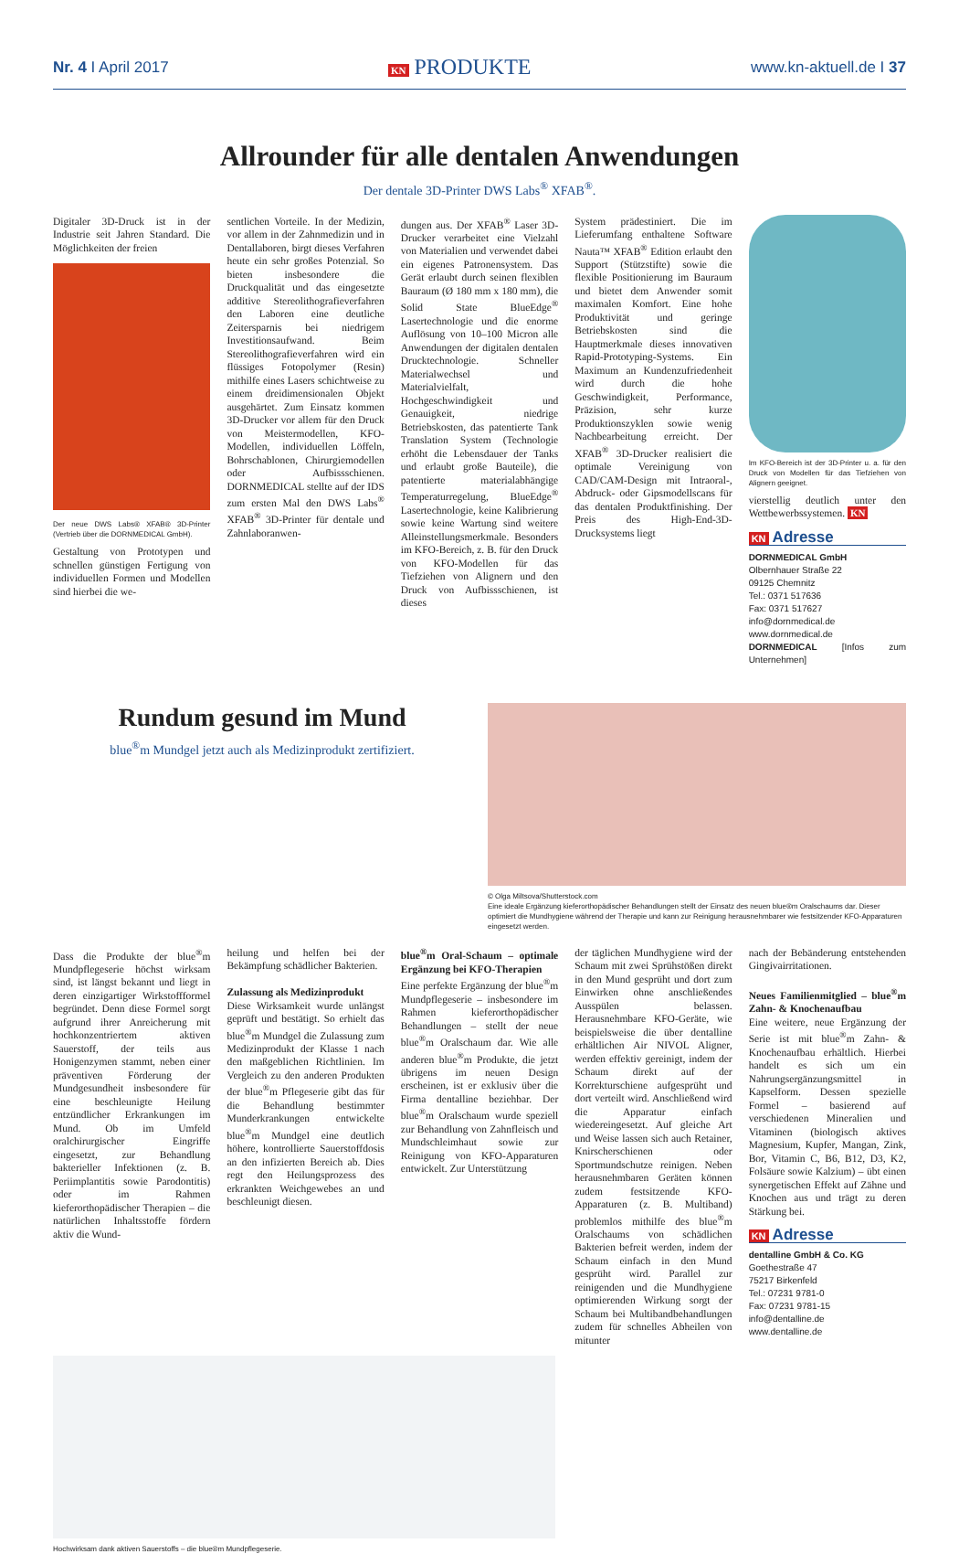Nr. 4 I April 2017
KN PRODUKTE
www.kn-aktuell.de I 37
Allrounder für alle dentalen Anwendungen
Der dentale 3D-Printer DWS Labs<sup>®</sup> XFAB<sup>®</sup>.
Digitaler 3D-Druck ist in der Industrie seit Jahren Standard. Die Möglichkeiten der freien
Der neue DWS Labs® XFAB® 3D-Printer (Vertrieb über die DORNMEDICAL GmbH).
Gestaltung von Prototypen und schnellen günstigen Fertigung von individuellen Formen und Modellen sind hierbei die we-
sentlichen Vorteile. In der Medizin, vor allem in der Zahnmedizin und in Dentallaboren, birgt dieses Verfahren heute ein sehr großes Potenzial. So bieten insbesondere die Druckqualität und das eingesetzte additive Stereolithografieverfahren den Laboren eine deutliche Zeitersparnis bei niedrigem Investitionsaufwand. Beim Stereolithografieverfahren wird ein flüssiges Fotopolymer (Resin) mithilfe eines Lasers schichtweise zu einem dreidimensionalen Objekt ausgehärtet. Zum Einsatz kommen 3D-Drucker vor allem für den Druck von Meistermodellen, KFO-Modellen, individuellen Löffeln, Bohrschablonen, Chirurgiemodellen oder Aufbissschienen. DORNMEDICAL stellte auf der IDS zum ersten Mal den DWS Labs<sup>®</sup> XFAB<sup>®</sup> 3D-Printer für dentale und Zahnlaboranwen-
dungen aus. Der XFAB<sup>®</sup> Laser 3D-Drucker verarbeitet eine Vielzahl von Materialien und verwendet dabei ein eigenes Patronensystem. Das Gerät erlaubt durch seinen flexiblen Bauraum (Ø 180 mm x 180 mm), die Solid State BlueEdge<sup>®</sup> Lasertechnologie und die enorme Auflösung von 10–100 Micron alle Anwendungen der digitalen dentalen Drucktechnologie. Schneller Materialwechsel und Materialvielfalt, Hochgeschwindigkeit und Genauigkeit, niedrige Betriebskosten, das patentierte Tank Translation System (Technologie erhöht die Lebensdauer der Tanks und erlaubt große Bauteile), die patentierte materialabhängige Temperaturregelung, BlueEdge<sup>®</sup> Lasertechnologie, keine Kalibrierung sowie keine Wartung sind weitere Alleinstellungsmerkmale. Besonders im KFO-Bereich, z. B. für den Druck von KFO-Modellen für das Tiefziehen von Alignern und den Druck von Aufbissschienen, ist dieses
System prädestiniert. Die im Lieferumfang enthaltene Software Nauta™ XFAB<sup>®</sup> Edition erlaubt den Support (Stützstifte) sowie die flexible Positionierung im Bauraum und bietet dem Anwender somit maximalen Komfort. Eine hohe Produktivität und geringe Betriebskosten sind die Hauptmerkmale dieses innovativen Rapid-Prototyping-Systems. Ein Maximum an Kundenzufriedenheit wird durch die hohe Geschwindigkeit, Performance, Präzision, sehr kurze Produktionszyklen sowie wenig Nachbearbeitung erreicht. Der XFAB<sup>®</sup> 3D-Drucker realisiert die optimale Vereinigung von CAD/CAM-Design mit Intraoral-, Abdruck- oder Gipsmodellscans für das dentalen Produktfinishing. Der Preis des High-End-3D-Drucksystems liegt
Im KFO-Bereich ist der 3D-Printer u. a. für den Druck von Modellen für das Tiefziehen von Alignern geeignet.
vierstellig deutlich unter den Wettbewerbssystemen. KN
KN Adresse
DORNMEDICAL GmbH
Olbernhauer Straße 22
09125 Chemnitz
Tel.: 0371 517636
Fax: 0371 517627
info@dornmedical.de
www.dornmedical.de
DORNMEDICAL [Infos zum Unternehmen]
Rundum gesund im Mund
blue<sup>®</sup>m Mundgel jetzt auch als Medizinprodukt zertifiziert.
© Olga Miltsova/Shutterstock.com
Eine ideale Ergänzung kieferorthopädischer Behandlungen stellt der Einsatz des neuen blue®m Oralschaums dar. Dieser optimiert die Mundhygiene während der Therapie und kann zur Reinigung herausnehmbarer wie festsitzender KFO-Apparaturen eingesetzt werden.
Dass die Produkte der blue<sup>®</sup>m Mundpflegeserie höchst wirksam sind, ist längst bekannt und liegt in deren einzigartiger Wirkstoffformel begründet. Denn diese Formel sorgt aufgrund ihrer Anreicherung mit hochkonzentriertem aktiven Sauerstoff, der teils aus Honigenzymen stammt, neben einer präventiven Förderung der Mundgesundheit insbesondere für eine beschleunigte Heilung entzündlicher Erkrankungen im Mund. Ob im Umfeld oralchirurgischer Eingriffe eingesetzt, zur Behandlung bakterieller Infektionen (z. B. Periimplantitis sowie Parodontitis) oder im Rahmen kieferorthopädischer Therapien – die natürlichen Inhaltsstoffe fördern aktiv die Wund-
heilung und helfen bei der Bekämpfung schädlicher Bakterien.
Zulassung als Medizinprodukt
Diese Wirksamkeit wurde unlängst geprüft und bestätigt. So erhielt das blue<sup>®</sup>m Mundgel die Zulassung zum Medizinprodukt der Klasse 1 nach den maßgeblichen Richtlinien. Im Vergleich zu den anderen Produkten der blue<sup>®</sup>m Pflegeserie gibt das für die Behandlung bestimmter Munderkrankungen entwickelte blue<sup>®</sup>m Mundgel eine deutlich höhere, kontrollierte Sauerstoffdosis an den infizierten Bereich ab. Dies regt den Heilungsprozess des erkrankten Weichgewebes an und beschleunigt diesen.
blue<sup>®</sup>m Oral-Schaum – optimale Ergänzung bei KFO-Therapien
Eine perfekte Ergänzung der blue<sup>®</sup>m Mundpflegeserie – insbesondere im Rahmen kieferorthopädischer Behandlungen – stellt der neue blue<sup>®</sup>m Oralschaum dar. Wie alle anderen blue<sup>®</sup>m Produkte, die jetzt übrigens im neuen Design erscheinen, ist er exklusiv über die Firma dentalline beziehbar. Der blue<sup>®</sup>m Oralschaum wurde speziell zur Behandlung von Zahnfleisch und Mundschleimhaut sowie zur Reinigung von KFO-Apparaturen entwickelt. Zur Unterstützung
der täglichen Mundhygiene wird der Schaum mit zwei Sprühstößen direkt in den Mund gesprüht und dort zum Einwirken ohne anschließendes Ausspülen belassen. Herausnehmbare KFO-Geräte, wie beispielsweise die über dentalline erhältlichen Air NIVOL Aligner, werden effektiv gereinigt, indem der Schaum direkt auf der Korrekturschiene aufgesprüht und dort verteilt wird. Anschließend wird die Apparatur einfach wiedereingesetzt. Auf gleiche Art und Weise lassen sich auch Retainer, Knirscherschienen oder Sportmundschutze reinigen. Neben herausnehmbaren Geräten können zudem festsitzende KFO-Apparaturen (z. B. Multiband) problemlos mithilfe des blue<sup>®</sup>m Oralschaums von schädlichen Bakterien befreit werden, indem der Schaum einfach in den Mund gesprüht wird. Parallel zur reinigenden und die Mundhygiene optimierenden Wirkung sorgt der Schaum bei Multibandbehandlungen zudem für schnelles Abheilen von mitunter
nach der Bebänderung entstehenden Gingivairritationen.
Neues Familienmitglied – blue<sup>®</sup>m Zahn- & Knochenaufbau
Eine weitere, neue Ergänzung der Serie ist mit blue<sup>®</sup>m Zahn- & Knochenaufbau erhältlich. Hierbei handelt es sich um ein Nahrungsergänzungsmittel in Kapselform. Dessen spezielle Formel – basierend auf verschiedenen Mineralien und Vitaminen (biologisch aktives Magnesium, Kupfer, Mangan, Zink, Bor, Vitamin C, B6, B12, D3, K2, Folsäure sowie Kalzium) – übt einen synergetischen Effekt auf Zähne und Knochen aus und trägt zu deren Stärkung bei.
KN Adresse
dentalline GmbH & Co. KG
Goethestraße 47
75217 Birkenfeld
Tel.: 07231 9781-0
Fax: 07231 9781-15
info@dentalline.de
www.dentalline.de
Hochwirksam dank aktiven Sauerstoffs – die blue®m Mundpflegeserie.